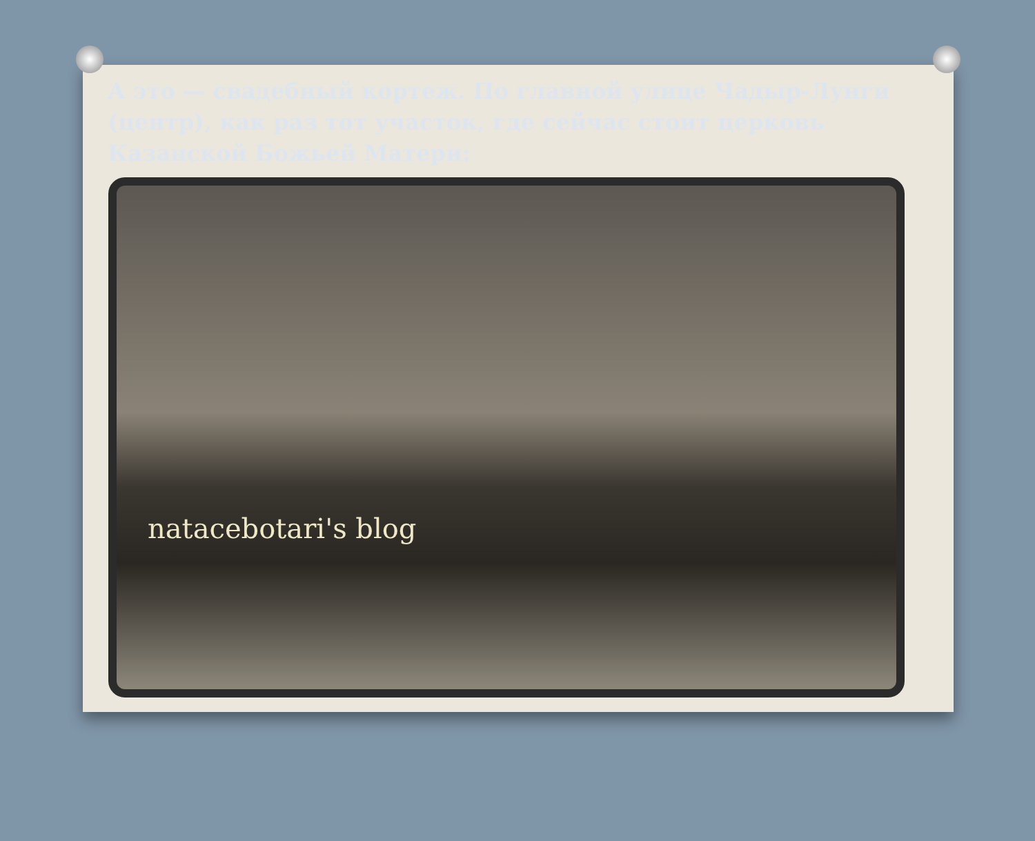А это — свадебный кортеж. По главной улице Чадыр-Лунги (центр), как раз тот участок, где сейчас стоит церковь Казанской Божьей Матери:
natacebotari's blog